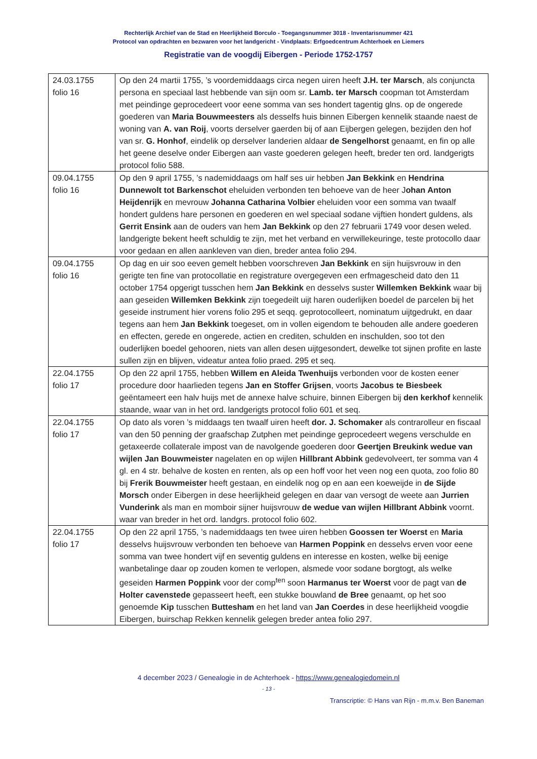Rechterlijk Archief van de Stad en Heerlijkheid Borculo - Toegangsnummer 3018 - Inventarisnummer 421
Protocol van opdrachten en bezwaren voor het landgericht - Vindplaats: Erfgoedcentrum Achterhoek en Liemers
Registratie van de voogdij Eibergen - Periode 1752-1757
| 24.03.1755 folio 16 | Op den 24 martii 1755, ’s voordemiddaags circa negen uiren heeft J.H. ter Marsch , als conjuncta persona en speciaal last hebbende van sijn oom sr. Lamb. ter Marsch coopman tot Amsterdam met peindinge geprocedeert voor eene somma van ses hondert tagentig glns. op de ongerede goederen van Maria Bouwmeesters als desselfs huis binnen Eibergen kennelik staande naest de woning van A. van Roij , voorts derselver gaerden bij of aan Eijbergen gelegen, bezijden den hof van sr. G. Honhof , eindelik op derselver landerien aldaar de Sengelhorst genaamt, en fin op alle het geene deselve onder Eibergen aan vaste goederen gelegen heeft, breder ten ord. landgerigts protocol folio 588. |
| 09.04.1755 folio 16 | Op den 9 april 1755, ’s nademiddaags om half ses uir hebben Jan Bekkink en Hendrina Dunnewolt tot Barkenschot eheluiden verbonden ten behoeve van de heer J ohan Anton Heijdenrijk en mevrouw Johanna Catharina Volbier eheluiden voor een somma van twaalf hondert guldens hare personen en goederen en wel speciaal sodane vijftien hondert guldens, als Gerrit Ensink aan de ouders van hem Jan Bekkink op den 27 februarii 1749 voor desen weled. landgerigte bekent heeft schuldig te zijn, met het verband en verwillekeuringe, teste protocollo daar voor gedaan en allen aankleven van dien, breder antea folio 294. |
| 09.04.1755 folio 16 | Op dag en uir soo eeven gemelt hebben voorschreven Jan Bekkink en sijn huijsvrouw in den gerigte ten fine van protocollatie en registrature overgegeven een erfmagescheid dato den 11 october 1754 opgerigt tusschen hem Jan Bekkink en desselvs suster Willemken Bekkink waar bij aan geseiden Willemken Bekkink zijn toegedeilt uijt haren ouderlijken boedel de parcelen bij het geseide instrument hier vorens folio 295 et seqq. geprotocolleert, nominatum uijtgedrukt, en daar tegens aan hem Jan Bekkink toegeset, om in vollen eigendom te behouden alle andere goederen en effecten, gerede en ongerede, actien en crediten, schulden en inschulden, soo tot den ouderlijken boedel gehooren, niets van allen desen uijtgesondert, dewelke tot sijnen profite en laste sullen zijn en blijven, videatur antea folio praed. 295 et seq. |
| 22.04.1755 folio 17 | Op den 22 april 1755, hebben Willem en Aleida Twenhuijs verbonden voor de kosten eener procedure door haarlieden tegens Jan en Stoffer Grijsen , voorts Jacobus te Biesbeek geëntameert een halv huijs met de annexe halve schuire, binnen Eibergen bij den kerkhof kennelik staande, waar van in het ord. landgerigts protocol folio 601 et seq. |
| 22.04.1755 folio 17 | Op dato als voren ’s middaags ten twaalf uiren heeft dor. J. Schomaker als contrarolleur en fiscaal van den 50 penning der graafschap Zutphen met peindinge geprocedeert wegens verschulde en getaxeerde collaterale impost van de navolgende goederen door Geertjen Breukink wedue van wijlen Jan Bouwmeister nagelaten en op wijlen Hillbrant Abbink gedevolveert, ter somma van 4 gl. en 4 str. behalve de kosten en renten, als op een hoff voor het veen nog een quota, zoo folio 80 bij Frerik Bouwmeister heeft gestaan, en eindelik nog op en aan een koeweijde in de Sijde Morsch onder Eibergen in dese heerlijkheid gelegen en daar van versogt de weete aan Jurrien Vunderink als man en momboir sijner huijsvrouw de wedue van wijlen Hillbrant Abbink voornt. waar van breder in het ord. landgrs. protocol folio 602. |
| 22.04.1755 folio 17 | Op den 22 april 1755, ’s nademiddaags ten twee uiren hebben Goossen ter Woerst en Maria desselvs huijsvrouw verbonden ten behoeve van Harmen Poppink en desselvs erven voor eene somma van twee hondert vijf en seventig guldens en interesse en kosten, welke bij eenige wanbetalinge daar op zouden komen te verlopen, alsmede voor sodane borgtogt, als welke geseiden Harmen Poppink voor der comp<sup>ten</sup> soon Harmanus ter Woerst voor de pagt van de Holter cavenstede gepasseert heeft, een stukke bouwland de Bree genaamt, op het soo genoemde Kip tusschen Buttesham en het land van Jan Coerdes in dese heerlijkheid voogdie Eibergen, buirschap Rekken kennelik gelegen breder antea folio 297. |
4 december 2023 / Genealogie in de Achterhoek - https://www.genealogiedomein.nl
- 13 -
Transcriptie: © Hans van Rijn - m.m.v. Ben Baneman